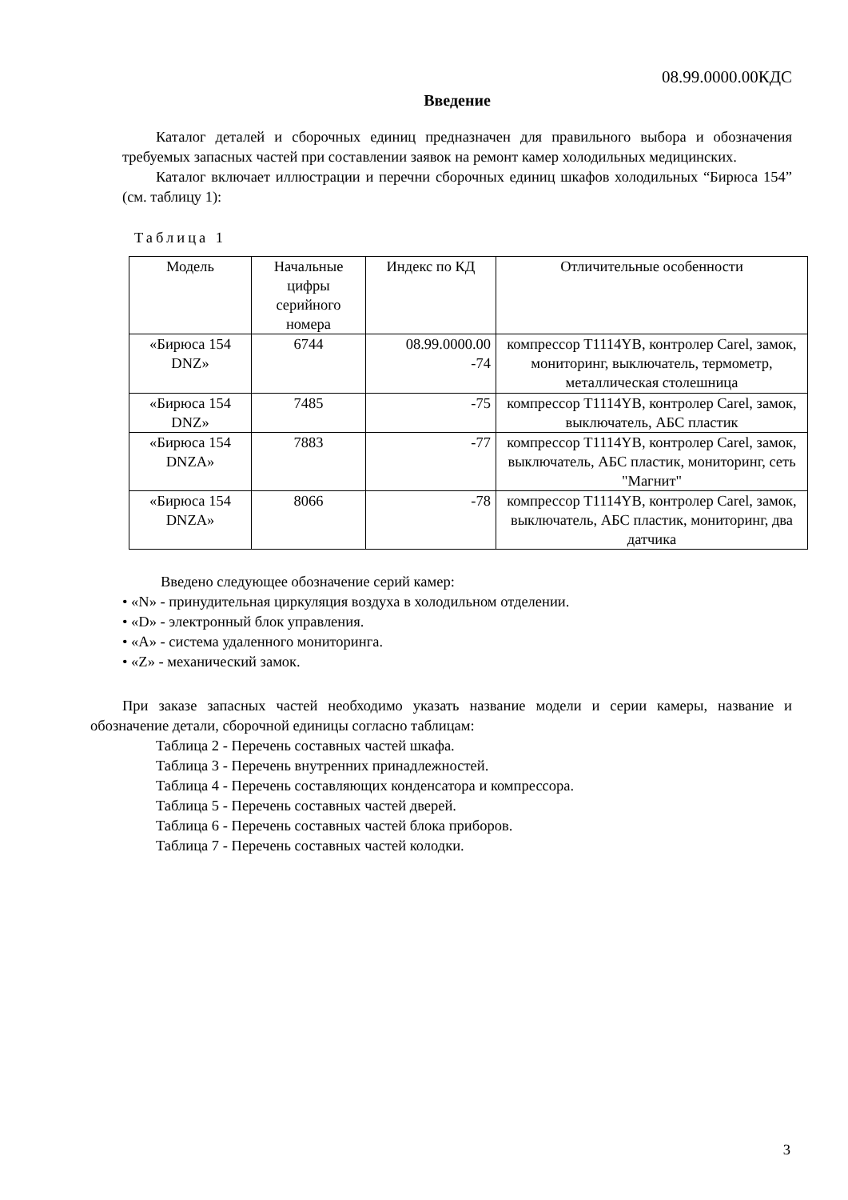08.99.0000.00КДС
Введение
Каталог деталей и сборочных единиц предназначен для правильного выбора и обозначения требуемых запасных частей при составлении заявок на ремонт камер холодильных медицинских.
Каталог включает иллюстрации и перечни сборочных единиц шкафов холодильных “Бирюса 154” (см. таблицу 1):
Таблица 1
| Модель | Начальные цифры серийного номера | Индекс по КД | Отличительные особенности |
| --- | --- | --- | --- |
| «Бирюса 154 DNZ» | 6744 | 08.99.0000.00 -74 | компрессор T1114YB, контролер Carel, замок, мониторинг, выключатель, термометр, металлическая столешница |
| «Бирюса 154 DNZ» | 7485 | -75 | компрессор T1114YB, контролер Carel, замок, выключатель, АБС пластик |
| «Бирюса 154 DNZA» | 7883 | -77 | компрессор T1114YB, контролер Carel, замок, выключатель, АБС пластик, мониторинг, сеть "Магнит" |
| «Бирюса 154 DNZA» | 8066 | -78 | компрессор T1114YB, контролер Carel, замок, выключатель, АБС пластик, мониторинг, два датчика |
Введено следующее обозначение серий камер:
• «N» - принудительная циркуляция воздуха в холодильном отделении.
• «D» - электронный блок управления.
• «A» - система удаленного мониторинга.
• «Z» - механический замок.
При заказе запасных частей необходимо указать название модели и серии камеры, название и обозначение детали, сборочной единицы согласно таблицам:
Таблица 2 - Перечень составных частей шкафа.
Таблица 3 - Перечень внутренних принадлежностей.
Таблица 4 - Перечень составляющих конденсатора и компрессора.
Таблица 5 - Перечень составных частей дверей.
Таблица 6 - Перечень составных частей блока приборов.
Таблица 7 - Перечень составных частей колодки.
3